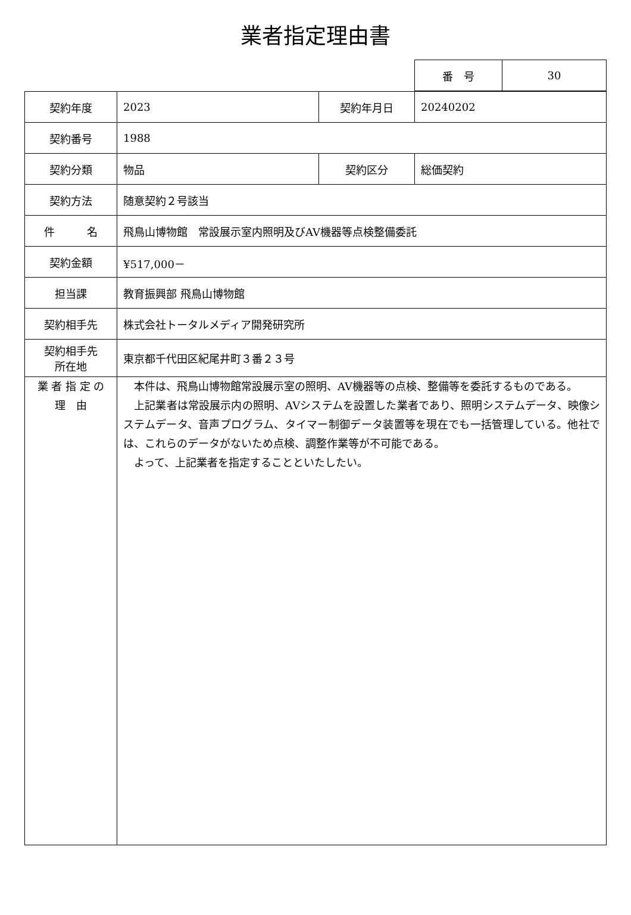業者指定理由書
| 番 号 | 30 |
| 契約年度 | 2023 | 契約年月日 | 20240202 |
| 契約番号 | 1988 | | |
| 契約分類 | 物品 | 契約区分 | 総価契約 |
| 契約方法 | 随意契約２号該当 | | |
| 件 名 | 飛鳥山博物館 常設展示室内照明及びAV機器等点検整備委託 | | |
| 契約金額 | ¥517,000－ | | |
| 担当課 | 教育振興部 飛鳥山博物館 | | |
| 契約相手先 | 株式会社トータルメディア開発研究所 | | |
| 契約相手先 所在地 | 東京都千代田区紀尾井町３番２３号 | | |
| 業 者 指 定 の 理 由 | 本件は、飛鳥山博物館常設展示室の照明、AV機器等の点検、整備等を委託するものである。 上記業者は常設展示内の照明、AVシステムを設置した業者であり、照明システムデータ、映像システムデータ、音声プログラム、タイマー制御データ装置等を現在でも一括管理している。他社では、これらのデータがないため点検、調整作業等が不可能である。 よって、上記業者を指定することといたしたい。 | | |